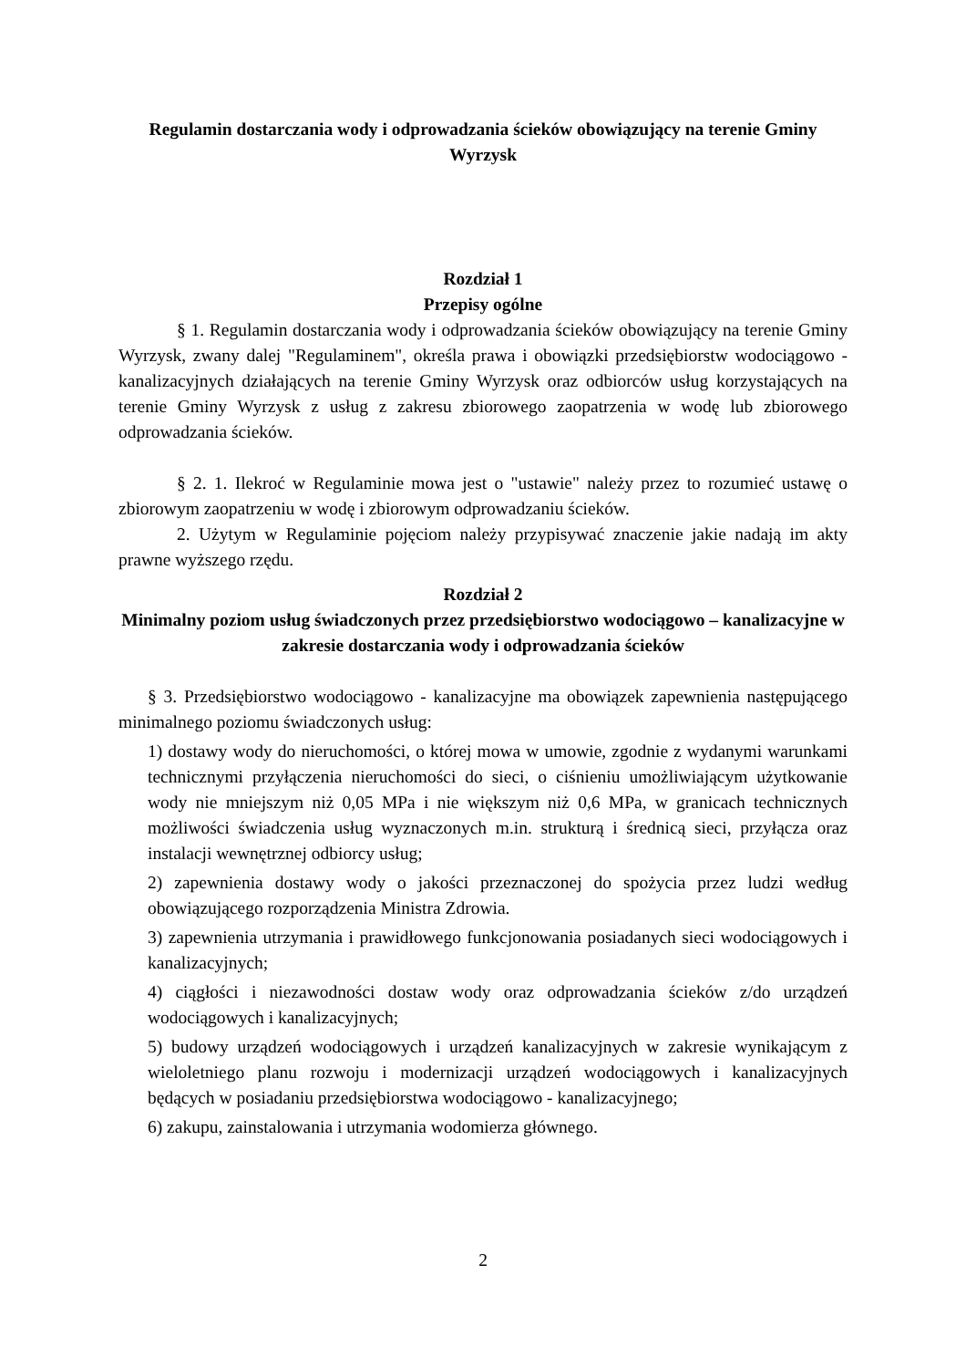Regulamin dostarczania wody i odprowadzania ścieków obowiązujący na terenie Gminy Wyrzysk
Rozdział 1
Przepisy ogólne
§ 1. Regulamin dostarczania wody i odprowadzania ścieków obowiązujący na terenie Gminy Wyrzysk, zwany dalej "Regulaminem", określa prawa i obowiązki przedsiębiorstw wodociągowo - kanalizacyjnych działających na terenie Gminy Wyrzysk oraz odbiorców usług korzystających na terenie Gminy Wyrzysk z usług z zakresu zbiorowego zaopatrzenia w wodę lub zbiorowego odprowadzania ścieków.
§ 2. 1. Ilekroć w Regulaminie mowa jest o "ustawie" należy przez to rozumieć ustawę o zbiorowym zaopatrzeniu w wodę i zbiorowym odprowadzaniu ścieków.
2. Użytym w Regulaminie pojęciom należy przypisywać znaczenie jakie nadają im akty prawne wyższego rzędu.
Rozdział 2
Minimalny poziom usług świadczonych przez przedsiębiorstwo wodociągowo – kanalizacyjne w zakresie dostarczania wody i odprowadzania ścieków
§ 3. Przedsiębiorstwo wodociągowo - kanalizacyjne ma obowiązek zapewnienia następującego minimalnego poziomu świadczonych usług:
1) dostawy wody do nieruchomości, o której mowa w umowie, zgodnie z wydanymi warunkami technicznymi przyłączenia nieruchomości do sieci, o ciśnieniu umożliwiającym użytkowanie wody nie mniejszym niż 0,05 MPa i nie większym niż 0,6 MPa, w granicach technicznych możliwości świadczenia usług wyznaczonych m.in. strukturą i średnicą sieci, przyłącza oraz instalacji wewnętrznej odbiorcy usług;
2) zapewnienia dostawy wody o jakości przeznaczonej do spożycia przez ludzi według obowiązującego rozporządzenia Ministra Zdrowia.
3) zapewnienia utrzymania i prawidłowego funkcjonowania posiadanych sieci wodociągowych i kanalizacyjnych;
4) ciągłości i niezawodności dostaw wody oraz odprowadzania ścieków z/do urządzeń wodociągowych i kanalizacyjnych;
5) budowy urządzeń wodociągowych i urządzeń kanalizacyjnych w zakresie wynikającym z wieloletniego planu rozwoju i modernizacji urządzeń wodociągowych i kanalizacyjnych będących w posiadaniu przedsiębiorstwa wodociągowo - kanalizacyjnego;
6) zakupu, zainstalowania i utrzymania wodomierza głównego.
2